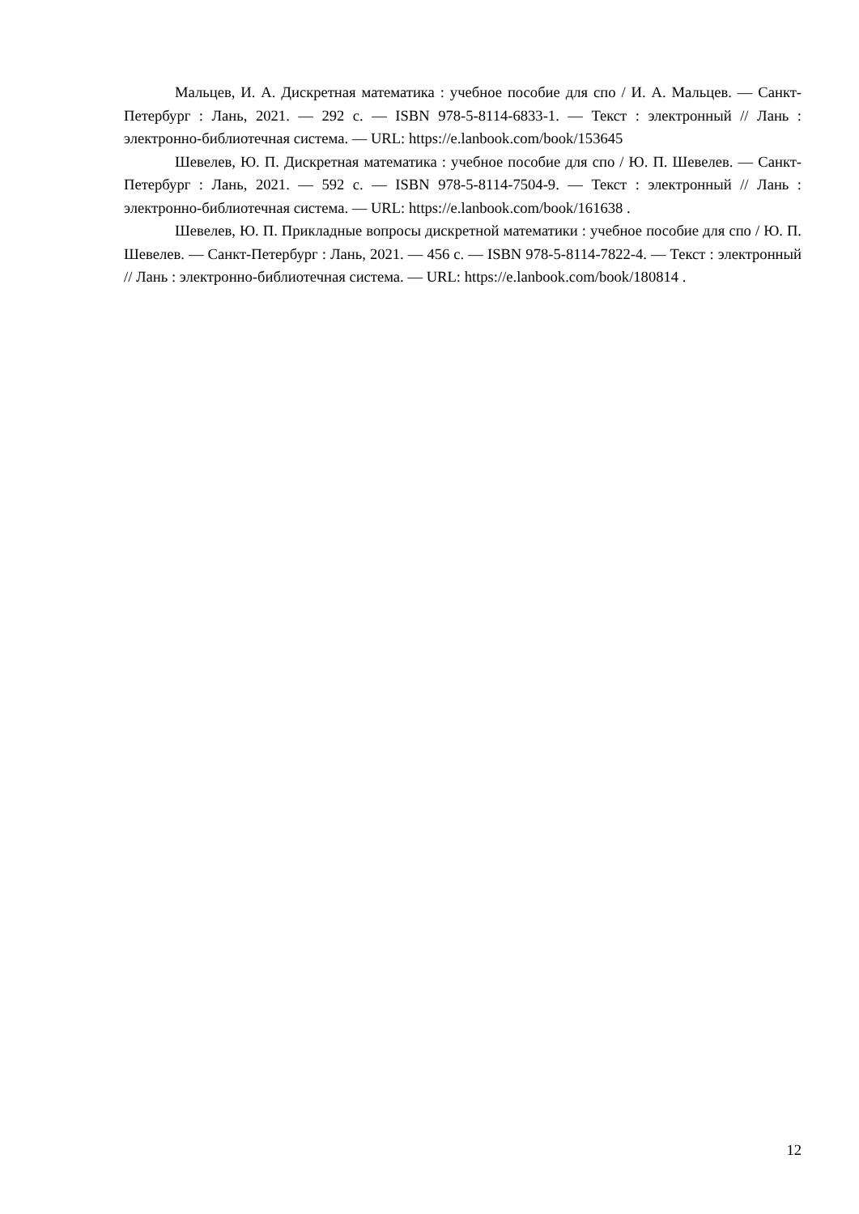Мальцев, И. А. Дискретная математика : учебное пособие для спо / И. А. Мальцев. — Санкт-Петербург : Лань, 2021. — 292 с. — ISBN 978-5-8114-6833-1. — Текст : электронный // Лань : электронно-библиотечная система. — URL: https://e.lanbook.com/book/153645
Шевелев, Ю. П. Дискретная математика : учебное пособие для спо / Ю. П. Шевелев. — Санкт-Петербург : Лань, 2021. — 592 с. — ISBN 978-5-8114-7504-9. — Текст : электронный // Лань : электронно-библиотечная система. — URL: https://e.lanbook.com/book/161638 .
Шевелев, Ю. П. Прикладные вопросы дискретной математики : учебное пособие для спо / Ю. П. Шевелев. — Санкт-Петербург : Лань, 2021. — 456 с. — ISBN 978-5-8114-7822-4. — Текст : электронный // Лань : электронно-библиотечная система. — URL: https://e.lanbook.com/book/180814 .
12